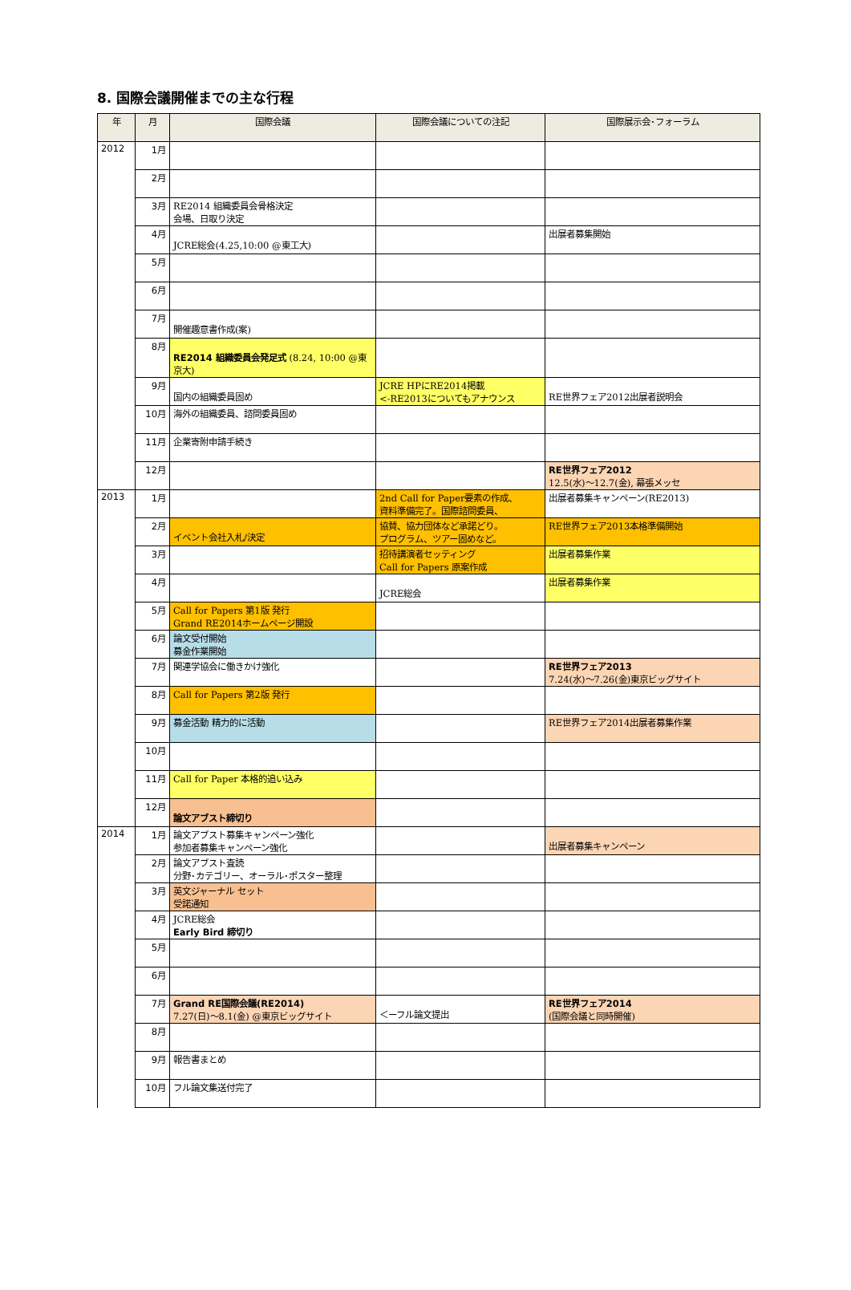8. 国際会議開催までの主な行程
| 年 | 月 | 国際会議 | 国際会議についての注記 | 国際展示会･フォーラム |
| --- | --- | --- | --- | --- |
| 2012 | 1月 | | | |
| | 2月 | | | |
| | 3月 | RE2014 組織委員会骨格決定 会場、日取り決定 | | |
| | 4月 | JCRE総会(4.25,10:00 @東工大) | | 出展者募集開始 |
| | 5月 | | | |
| | 6月 | | | |
| | 7月 | 開催趣意書作成(案) | | |
| | 8月 | RE2014 組織委員会発足式 (8.24, 10:00 @東京大) | | |
| | 9月 | 国内の組織委員固め | JCRE HPにRE2014掲載 <-RE2013についてもアナウンス | RE世界フェア2012出展者説明会 |
| | 10月 | 海外の組織委員、諮問委員固め | | |
| | 11月 | 企業寄附申請手続き | | |
| | 12月 | | | RE世界フェア2012 12.5(水)～12.7(金), 幕張メッセ |
| 2013 | 1月 | | 2nd Call for Paper要素の作成、 資料準備完了。国際諮問委員、 | 出展者募集キャンペーン(RE2013) |
| | 2月 | イベント会社入札/決定 | 協賛、協力団体など承諾どり。 プログラム、ツアー固めなど。 | RE世界フェア2013本格準備開始 |
| | 3月 | | 招待講演者セッティング Call for Papers 原案作成 | 出展者募集作業 |
| | 4月 | | JCRE総会 | 出展者募集作業 |
| | 5月 | Call for Papers 第1版 発行 Grand RE2014ホームページ開設 | | |
| | 6月 | 論文受付開始 募金作業開始 | | |
| | 7月 | 関連学協会に働きかけ強化 | | RE世界フェア2013 7.24(水)～7.26(金)東京ビッグサイト |
| | 8月 | Call for Papers 第2版 発行 | | |
| | 9月 | 募金活動 精力的に活動 | | RE世界フェア2014出展者募集作業 |
| | 10月 | | | |
| | 11月 | Call for Paper 本格的追い込み | | |
| | 12月 | 論文アブスト締切り | | |
| 2014 | 1月 | 論文アブスト募集キャンペーン強化 参加者募集キャンペーン強化 | | 出展者募集キャンペーン |
| | 2月 | 論文アブスト査読 分野･カテゴリー、オーラル･ポスター整理 | | |
| | 3月 | 英文ジャーナル セット 受諾通知 | | |
| | 4月 | JCRE総会 Early Bird 締切り | | |
| | 5月 | | | |
| | 6月 | | | |
| | 7月 | Grand RE国際会議(RE2014) 7.27(日)～8.1(金) @東京ビッグサイト | ＜ーフル論文提出 | RE世界フェア2014 (国際会議と同時開催) |
| | 8月 | | | |
| | 9月 | 報告書まとめ | | |
| | 10月 | フル論文集送付完了 | | |